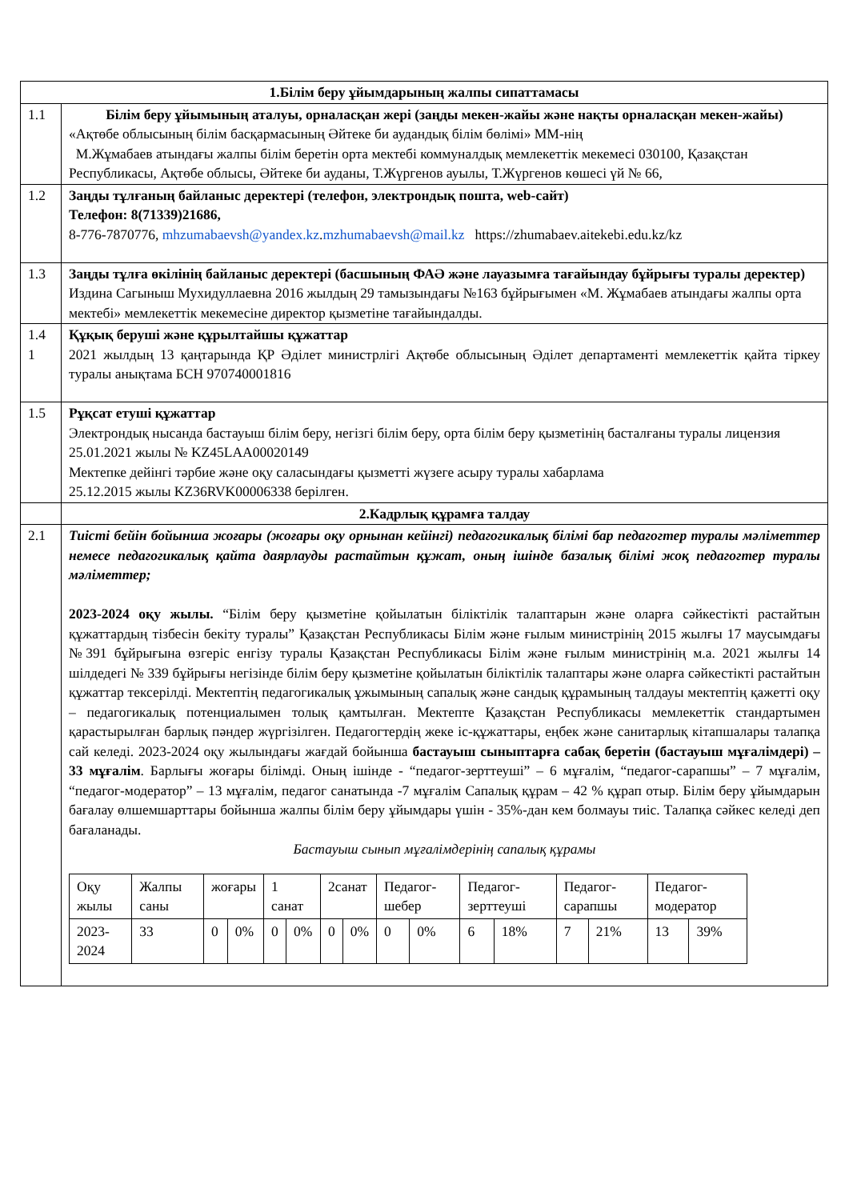| 1.Білім беру ұйымдарының жалпы сипаттамасы | |
| 1.1 | Білім беру ұйымының аталуы, орналасқан жері (заңды мекен-жайы және нақты орналасқан мекен-жайы) «Ақтөбе облысының білім басқармасының Әйтеке би аудандық білім бөлімі» ММ-нің М.Жұмабаев атындағы жалпы білім беретін орта мектебі коммуналдық мемлекеттік мекемесі 030100, Қазақстан Республикасы, Ақтөбе облысы, Әйтеке би ауданы, Т.Жүргенов ауылы, Т.Жүргенов көшесі үй № 66, |
| 1.2 | Заңды тұлғаның байланыс деректері (телефон, электрондық пошта, web-сайт) Телефон: 8(71339)21686, 8-776-7870776, mhzumabaevsh@yandex.kz . mzhumabaevsh@mail.kz https://zhumabaev.aitekebi.edu.kz/kz |
| 1.3 | Заңды тұлға өкілінің байланыс деректері (басшының ФАӘ және лауазымға тағайындау бұйрығы туралы деректер) Издина Сагыныш Мухидуллаевна 2016 жылдың 29 тамызындағы №163 бұйрығымен «М. Жұмабаев атындағы жалпы орта мектебі» мемлекеттік мекемесіне директор қызметіне тағайындалды. |
| 1.4 1 | Құқық беруші және құрылтайшы құжаттар 2021 жылдың 13 қаңтарында ҚР Әділет министрлігі Ақтөбе облысының Әділет департаменті мемлекеттік қайта тіркеу туралы анықтама БСН 970740001816 |
| 1.5 | Рұқсат етуші құжаттар Электрондық нысанда бастауыш білім беру, негізгі білім беру, орта білім беру қызметінің басталғаны туралы лицензия 25.01.2021 жылы № KZ45LAA00020149 Мектепке дейінгі тәрбие және оқу саласындағы қызметті жүзеге асыру туралы хабарлама 25.12.2015 жылы KZ36RVK00006338 берілген. |
| | 2.Кадрлық құрамға талдау |
| 2.1 | Тиісті бейін бойынша жоғары (жоғары оқу орнынан кейінгі) педагогикалық білімі бар педагогтер туралы мәліметтер немесе педагогикалық қайта даярлауды растайтын құжат, оның ішінде базалық білімі жоқ педагогтер туралы мәліметтер; 2023-2024 оқу жылы. “Білім беру қызметіне қойылатын біліктілік талаптарын және оларға сәйкестікті растайтын құжаттардың тізбесін бекіту туралы” Қазақстан Республикасы Білім және ғылым министрінің 2015 жылғы 17 маусымдағы №391 бұйрығына өзгеріс енгізу туралы Қазақстан Республикасы Білім және ғылым министрінің м.а. 2021 жылғы 14 шілдедегі № 339 бұйрығы негізінде білім беру қызметіне қойылатын біліктілік талаптары және оларға сәйкестікті растайтын құжаттар тексерілді. Мектептің педагогикалық ұжымының сапалық және сандық құрамының талдауы мектептің қажетті оқу – педагогикалық потенциалымен толық қамтылған. Мектепте Қазақстан Республикасы мемлекеттік стандартымен қарастырылған барлық пәндер жүргізілген. Педагогтердің жеке іс-құжаттары, еңбек және санитарлық кітапшалары талапқа сай келеді. 2023-2024 оқу жылындағы жағдай бойынша бастауыш сыныптарға сабақ беретін (бастауыш мұғалімдері) – 33 мұғалім . Барлығы жоғары білімді. Оның ішінде - “педагог-зерттеуші” – 6 мұғалім, “педагог-сарапшы” – 7 мұғалім, “педагог-модератор” – 13 мұғалім, педагог санатында -7 мұғалім Сапалық құрам – 42 % құрап отыр. Білім беру ұйымдарын бағалау өлшемшарттары бойынша жалпы білім беру ұйымдары үшін - 35%-дан кем болмауы тиіс. Талапқа сәйкес келеді деп бағаланады. Бастауыш сынып мұғалімдерінің сапалық құрамы / Оқу жылы / Жалпы саны / жоғары / / 1 санат / / 2санат / / Педагог-шебер / / Педагог-зерттеуші / / Педагог-сарапшы / / Педагог-модератор / / / 2023-2024 / 33 / 0 / 0% / 0 / 0% / 0 / 0% / 0 / 0% / 6 / 18% / 7 / 21% / 13 / 39% / |